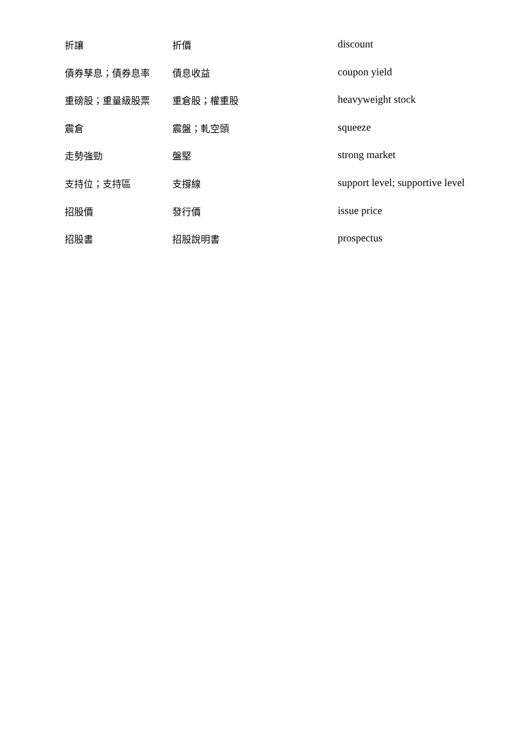| 折讓 | 折價 | discount |
| 債券孳息；債券息率 | 債息收益 | coupon yield |
| 重磅股；重量級股票 | 重倉股；權重股 | heavyweight stock |
| 震倉 | 震盤；軋空頭 | squeeze |
| 走勢強勁 | 盤堅 | strong market |
| 支持位；支持區 | 支撐線 | support level; supportive level |
| 招股價 | 發行價 | issue price |
| 招股書 | 招股說明書 | prospectus |